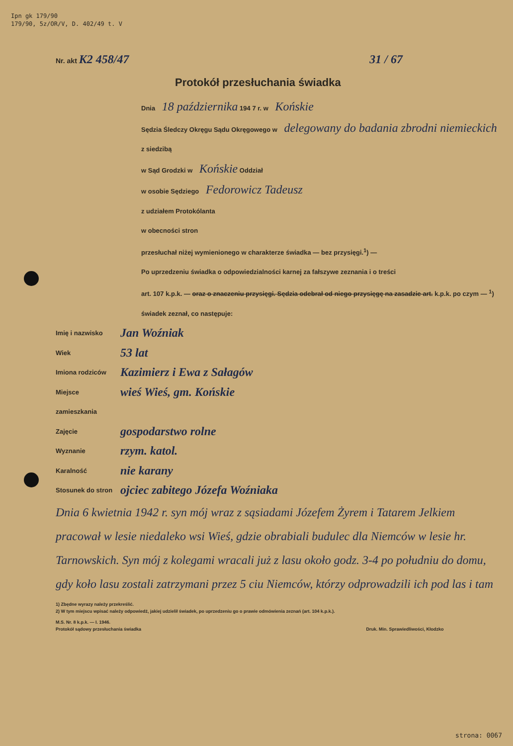Ipn gk 179/90
179/90, 5z/OR/V, D. 402/49 t. V
Nr. akt K2 458/47 31 / 67
Protokół przesłuchania świadka
Dnia 18 października 194 7 r. w Końskie
Sędzia Śledczy Okręgu Sądu Okręgowego w delegowany do badania zbrodni niemieckich z siedzibą
w Sąd Grodzki w Końskie Oddział
w osobie Sędziego Fedorowicz Tadeusz
z udziałem Protokólanta
w obecności stron
przesłuchał niżej wymienionego w charakterze świadka — bez przysięgi.<sup>1</sup>) —
Po uprzedzeniu świadka o odpowiedzialności karnej za fałszywe zeznania i o treści
art. 107 k.p.k. — oraz o znaczeniu przysięgi. Sędzia odebrał od niego przysięgę na zasadzie art. k.p.k. po czym — <sup>1</sup>) świadek zeznał, co następuje:
Imię i nazwisko Jan Woźniak
Wiek 53 lat
Imiona rodziców Kazimierz i Ewa z Sałagów
Miejsce zamieszkania wieś Wieś, gm. Końskie
Zajęcie gospodarstwo rolne
Wyznanie rzym. katol.
Karalność nie karany
Stosunek do stron ojciec zabitego Józefa Woźniaka
Dnia 6 kwietnia 1942 r. syn mój wraz z sąsiadami Józefem Żyrem i Tatarem Jelkiem pracował w lesie niedaleko wsi Wieś, gdzie obrabiali budulec dla Niemców w lesie hr. Tarnowskich. Syn mój z kolegami wracali już z lasu około godz. 3-4 po południu do domu, gdy koło lasu zostali zatrzymani przez 5 ciu Niemców, którzy odprowadzili ich pod las i tam
1) Zbędne wyrazy należy przekreślić.
2) W tym miejscu wpisać należy odpowiedź, jakiej udzielił świadek, po uprzedzeniu go o prawie odmówienia zeznań (art. 104 k.p.k.).
M.S. Nr. 8 k.p.k. — I. 1946.
Protokół sądowy przesłuchania świadka Druk. Min. Sprawiedliwości, Kłodzko
strona: 0067